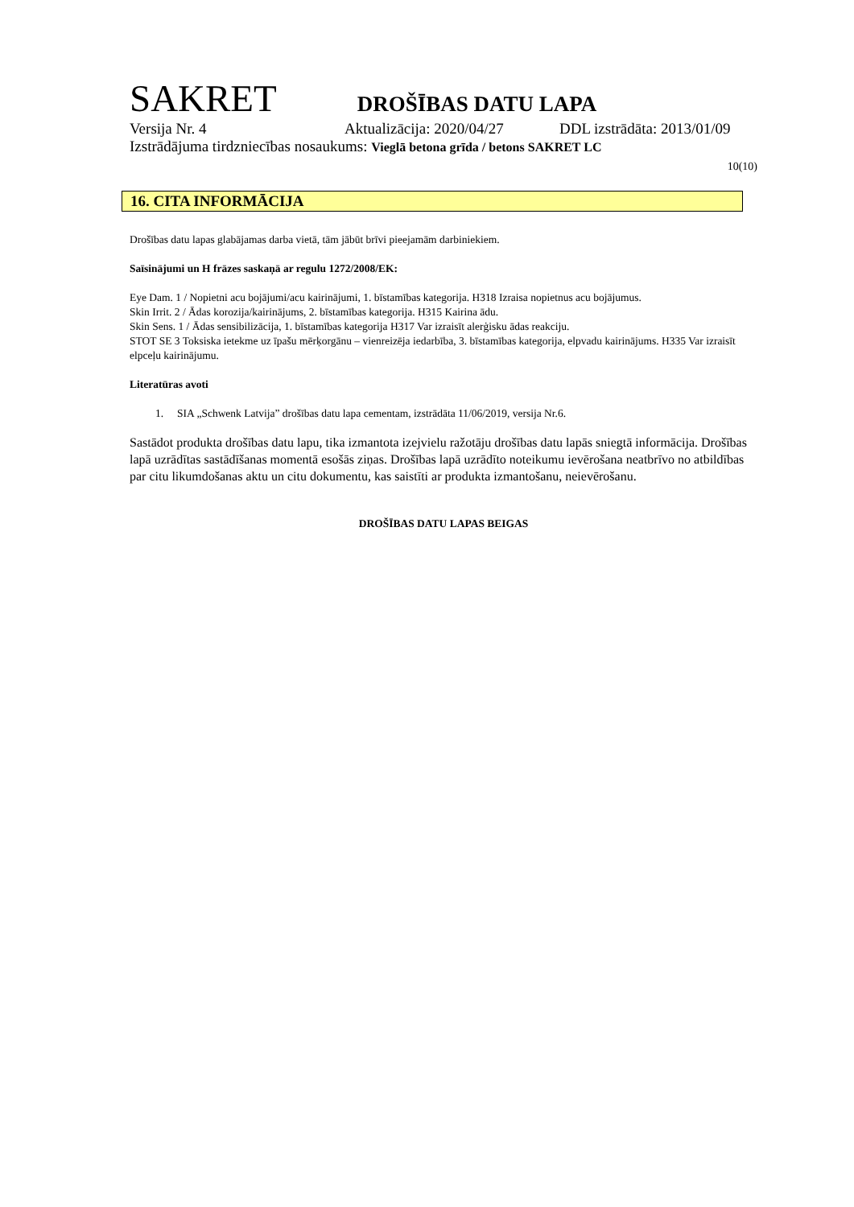SAKRET DROŠĪBAS DATU LAPA
Versija Nr. 4 Aktualizācija: 2020/04/27 DDL izstrādāta: 2013/01/09
Izstrādājuma tirdzniecības nosaukums: Vieglā betona grīda / betons SAKRET LC
10(10)
16. CITA INFORMĀCIJA
Drošības datu lapas glabājamas darba vietā, tām jābūt brīvi pieejamām darbiniekiem.
Saīsinājumi un H frāzes saskaņā ar regulu 1272/2008/EK:
Eye Dam. 1 / Nopietni acu bojājumi/acu kairinājumi, 1. bīstamības kategorija. H318 Izraisa nopietnus acu bojājumus.
Skin Irrit. 2 / Ādas korozija/kairinājums, 2. bīstamības kategorija. H315 Kairina ādu.
Skin Sens. 1 / Ādas sensibilizācija, 1. bīstamības kategorija H317 Var izraisīt alerģisku ādas reakciju.
STOT SE 3 Toksiska ietekme uz īpašu mērķorgānu – vienreizēja iedarbība, 3. bīstamības kategorija, elpvadu kairinājums. H335 Var izraisīt elpceļu kairinājumu.
Literatūras avoti
1. SIA „Schwenk Latvija” drošības datu lapa cementam, izstrādāta 11/06/2019, versija Nr.6.
Sastādot produkta drošības datu lapu, tika izmantota izejvielu ražotāju drošības datu lapās sniegtā informācija. Drošības lapā uzrādītas sastādīšanas momentā esošās ziņas. Drošības lapā uzrādīto noteikumu ievērošana neatbrīvo no atbildības par citu likumdošanas aktu un citu dokumentu, kas saistīti ar produkta izmantošanu, neievērošanu.
DROŠĪBAS DATU LAPAS BEIGAS